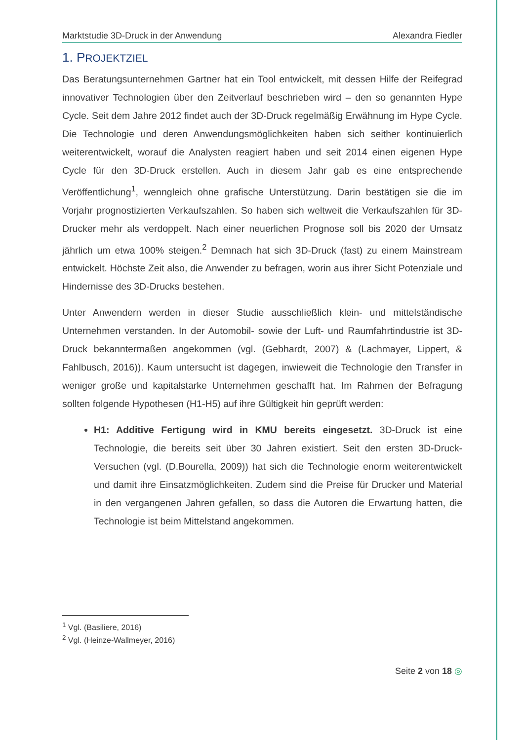Marktstudie 3D-Druck in der Anwendung Alexandra Fiedler
1. PROJEKTZIEL
Das Beratungsunternehmen Gartner hat ein Tool entwickelt, mit dessen Hilfe der Reifegrad innovativer Technologien über den Zeitverlauf beschrieben wird – den so genannten Hype Cycle. Seit dem Jahre 2012 findet auch der 3D-Druck regelmäßig Erwähnung im Hype Cycle. Die Technologie und deren Anwendungsmöglichkeiten haben sich seither kontinuierlich weiterentwickelt, worauf die Analysten reagiert haben und seit 2014 einen eigenen Hype Cycle für den 3D-Druck erstellen. Auch in diesem Jahr gab es eine entsprechende Veröffentlichung<sup>1</sup>, wenngleich ohne grafische Unterstützung. Darin bestätigen sie die im Vorjahr prognostizierten Verkaufszahlen. So haben sich weltweit die Verkaufszahlen für 3D-Drucker mehr als verdoppelt. Nach einer neuerlichen Prognose soll bis 2020 der Umsatz jährlich um etwa 100% steigen.<sup>2</sup> Demnach hat sich 3D-Druck (fast) zu einem Mainstream entwickelt. Höchste Zeit also, die Anwender zu befragen, worin aus ihrer Sicht Potenziale und Hindernisse des 3D-Drucks bestehen.
Unter Anwendern werden in dieser Studie ausschließlich klein- und mittelständische Unternehmen verstanden. In der Automobil- sowie der Luft- und Raumfahrtindustrie ist 3D-Druck bekanntermaßen angekommen (vgl. (Gebhardt, 2007) & (Lachmayer, Lippert, & Fahlbusch, 2016)). Kaum untersucht ist dagegen, inwieweit die Technologie den Transfer in weniger große und kapitalstarke Unternehmen geschafft hat. Im Rahmen der Befragung sollten folgende Hypothesen (H1-H5) auf ihre Gültigkeit hin geprüft werden:
H1: Additive Fertigung wird in KMU bereits eingesetzt. 3D-Druck ist eine Technologie, die bereits seit über 30 Jahren existiert. Seit den ersten 3D-Druck-Versuchen (vgl. (D.Bourella, 2009)) hat sich die Technologie enorm weiterentwickelt und damit ihre Einsatzmöglichkeiten. Zudem sind die Preise für Drucker und Material in den vergangenen Jahren gefallen, so dass die Autoren die Erwartung hatten, die Technologie ist beim Mittelstand angekommen.
<sup>1</sup> Vgl. (Basiliere, 2016)
<sup>2</sup> Vgl. (Heinze-Wallmeyer, 2016)
Seite 2 von 18 ◎